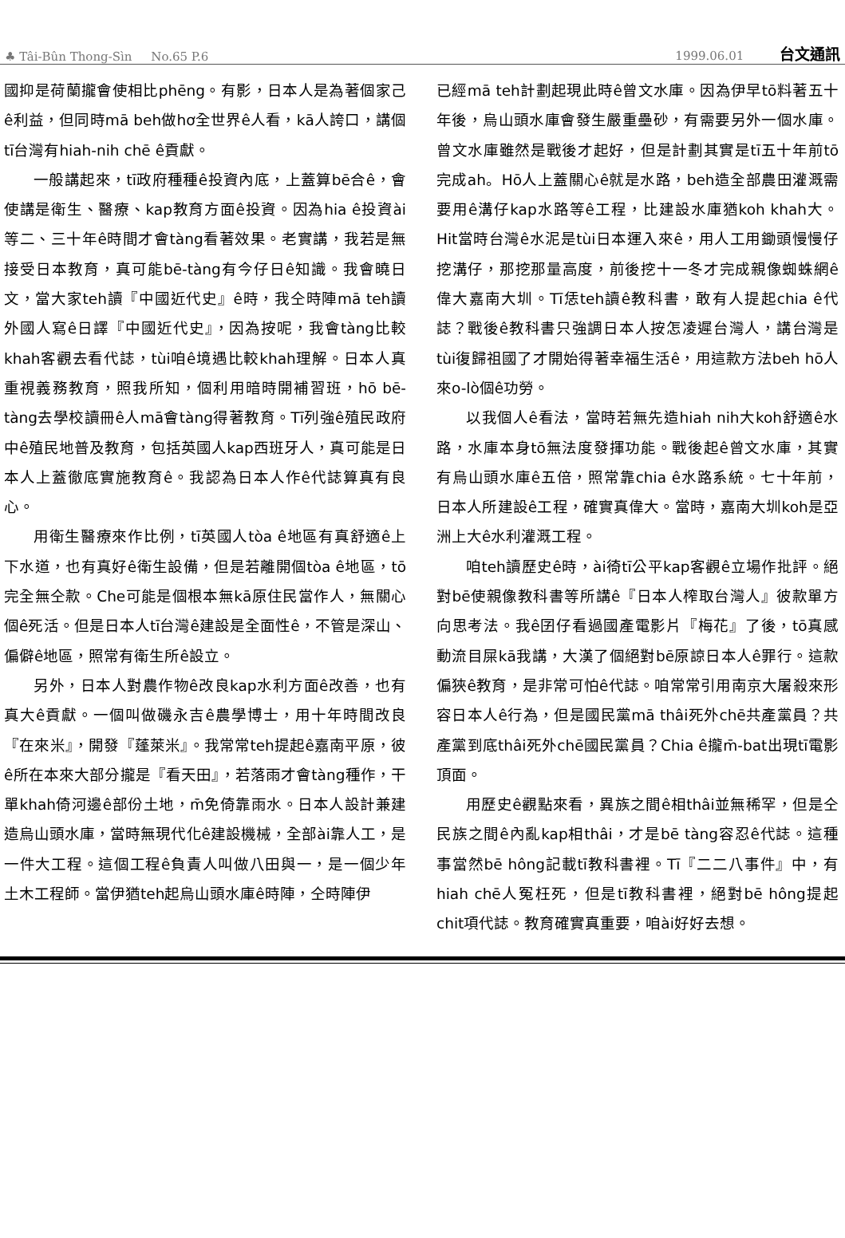♣ Tâi-Bûn Thong-Sìn No.65 P.6 1999.06.01 台文通訊
國抑是荷蘭攏會使相比phēng。有影，日本人是為著個家己ê利益，但同時mā beh做hơ全世界ê人看，kā人誇口，講個tī台灣有hiah-nih chē ê貢獻。
一般講起來，tī政府種種ê投資內底，上蓋算bē合ê，會使講是衛生、醫療、kap教育方面ê投資。因為hia ê投資ài等二、三十年ê時間才會tàng看著效果。老實講，我若是無接受日本教育，真可能bē-tàng有今仔日ê知識。我會曉日文，當大家teh讀『中國近代史』ê時，我仝時陣mā teh讀外國人寫ê日譯『中國近代史』，因為按呢，我會tàng比較khah客觀去看代誌，tùi咱ê境遇比較khah理解。日本人真重視義務教育，照我所知，個利用暗時開補習班，hō bē-tàng去學校讀冊ê人mā會tàng得著教育。Tī列強ê殖民政府中ê殖民地普及教育，包括英國人kap西班牙人，真可能是日本人上蓋徹底實施教育ê。我認為日本人作ê代誌算真有良心。
用衛生醫療來作比例，tī英國人tòa ê地區有真舒適ê上下水道，也有真好ê衛生設備，但是若離開個tòa ê地區，tō完全無仝款。Che可能是個根本無kā原住民當作人，無關心個ê死活。但是日本人tī台灣ê建設是全面性ê，不管是深山、偏僻ê地區，照常有衛生所ê設立。
另外，日本人對農作物ê改良kap水利方面ê改善，也有真大ê貢獻。一個叫做磯永吉ê農學博士，用十年時間改良『在來米』，開發『蓬萊米』。我常常teh提起ê嘉南平原，彼ê所在本來大部分攏是『看天田』，若落雨才會tàng種作，干單khah倚河邊ê部份土地，m̄免倚靠雨水。日本人設計兼建造烏山頭水庫，當時無現代化ê建設機械，全部ài靠人工，是一件大工程。這個工程ê負責人叫做八田與一，是一個少年土木工程師。當伊猶teh起烏山頭水庫ê時陣，仝時陣伊
已經mā teh計劃起現此時ê曾文水庫。因為伊早tō料著五十年後，烏山頭水庫會發生嚴重壘砂，有需要另外一個水庫。曾文水庫雖然是戰後才起好，但是計劃其實是tī五十年前tō完成ah。Hō人上蓋關心ê就是水路，beh造全部農田灌溉需要用ê溝仔kap水路等ê工程，比建設水庫猶koh khah大。Hit當時台灣ê水泥是tùi日本運入來ê，用人工用鋤頭慢慢仔挖溝仔，那挖那量高度，前後挖十一冬才完成親像蜘蛛網ê偉大嘉南大圳。Tī恁teh讀ê教科書，敢有人提起chia ê代誌？戰後ê教科書只強調日本人按怎凌遲台灣人，講台灣是tùi復歸祖國了才開始得著幸福生活ê，用這款方法beh hō人來o-lò個ê功勞。
以我個人ê看法，當時若無先造hiah nih大koh舒適ê水路，水庫本身tō無法度發揮功能。戰後起ê曾文水庫，其實有烏山頭水庫ê五倍，照常靠chia ê水路系統。七十年前，日本人所建設ê工程，確實真偉大。當時，嘉南大圳koh是亞洲上大ê水利灌溉工程。
咱teh讀歷史ê時，ài徛tī公平kap客觀ê立場作批評。絕對bē使親像教科書等所講ê『日本人榨取台灣人』彼款單方向思考法。我ê囝仔看過國產電影片『梅花』了後，tō真感動流目屎kā我講，大漢了個絕對bē原諒日本人ê罪行。這款偏狹ê教育，是非常可怕ê代誌。咱常常引用南京大屠殺來形容日本人ê行為，但是國民黨mā thâi死外chē共產黨員？共產黨到底thâi死外chē國民黨員？Chia ê攏m̄-bat出現tī電影頂面。
用歷史ê觀點來看，異族之間ê相thâi並無稀罕，但是仝民族之間ê內亂kap相thâi，才是bē tàng容忍ê代誌。這種事當然bē hông記載tī教科書裡。Tī『二二八事件』中，有hiah chē人冤枉死，但是tī教科書裡，絕對bē hông提起chit項代誌。教育確實真重要，咱ài好好去想。